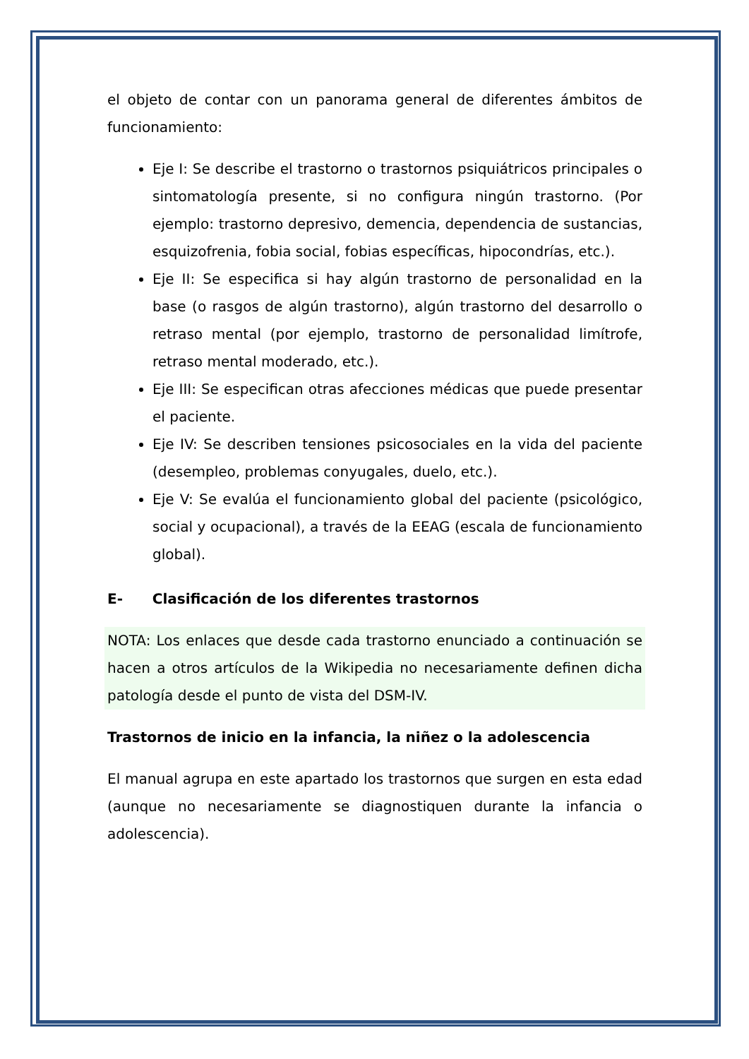el objeto de contar con un panorama general de diferentes ámbitos de funcionamiento:
Eje I: Se describe el trastorno o trastornos psiquiátricos principales o sintomatología presente, si no configura ningún trastorno. (Por ejemplo: trastorno depresivo, demencia, dependencia de sustancias, esquizofrenia, fobia social, fobias específicas, hipocondrías, etc.).
Eje II: Se especifica si hay algún trastorno de personalidad en la base (o rasgos de algún trastorno), algún trastorno del desarrollo o retraso mental (por ejemplo, trastorno de personalidad limítrofe, retraso mental moderado, etc.).
Eje III: Se especifican otras afecciones médicas que puede presentar el paciente.
Eje IV: Se describen tensiones psicosociales en la vida del paciente (desempleo, problemas conyugales, duelo, etc.).
Eje V: Se evalúa el funcionamiento global del paciente (psicológico, social y ocupacional), a través de la EEAG (escala de funcionamiento global).
E- Clasificación de los diferentes trastornos
NOTA: Los enlaces que desde cada trastorno enunciado a continuación se hacen a otros artículos de la Wikipedia no necesariamente definen dicha patología desde el punto de vista del DSM-IV.
Trastornos de inicio en la infancia, la niñez o la adolescencia
El manual agrupa en este apartado los trastornos que surgen en esta edad (aunque no necesariamente se diagnostiquen durante la infancia o adolescencia).